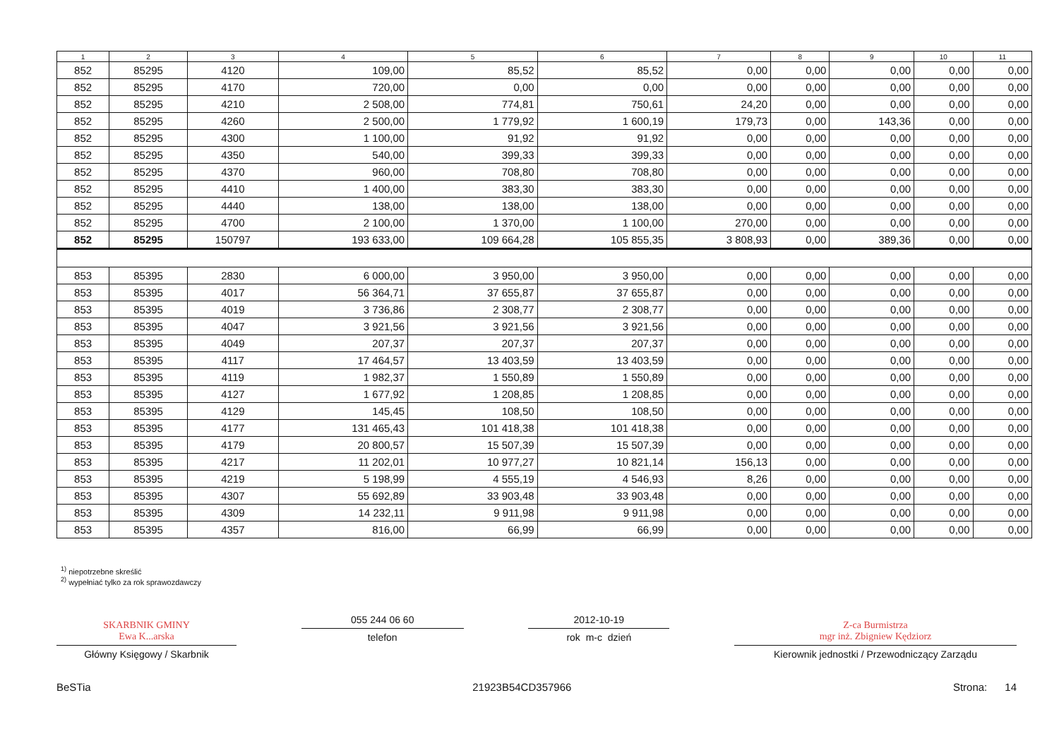| 1 | 2 | 3 | 4 | 5 | 6 | 7 | 8 | 9 | 10 | 11 |
| --- | --- | --- | --- | --- | --- | --- | --- | --- | --- | --- |
| 852 | 85295 | 4120 | 109,00 | 85,52 | 85,52 | 0,00 | 0,00 | 0,00 | 0,00 | 0,00 |
| 852 | 85295 | 4170 | 720,00 | 0,00 | 0,00 | 0,00 | 0,00 | 0,00 | 0,00 | 0,00 |
| 852 | 85295 | 4210 | 2 508,00 | 774,81 | 750,61 | 24,20 | 0,00 | 0,00 | 0,00 | 0,00 |
| 852 | 85295 | 4260 | 2 500,00 | 1 779,92 | 1 600,19 | 179,73 | 0,00 | 143,36 | 0,00 | 0,00 |
| 852 | 85295 | 4300 | 1 100,00 | 91,92 | 91,92 | 0,00 | 0,00 | 0,00 | 0,00 | 0,00 |
| 852 | 85295 | 4350 | 540,00 | 399,33 | 399,33 | 0,00 | 0,00 | 0,00 | 0,00 | 0,00 |
| 852 | 85295 | 4370 | 960,00 | 708,80 | 708,80 | 0,00 | 0,00 | 0,00 | 0,00 | 0,00 |
| 852 | 85295 | 4410 | 1 400,00 | 383,30 | 383,30 | 0,00 | 0,00 | 0,00 | 0,00 | 0,00 |
| 852 | 85295 | 4440 | 138,00 | 138,00 | 138,00 | 0,00 | 0,00 | 0,00 | 0,00 | 0,00 |
| 852 | 85295 | 4700 | 2 100,00 | 1 370,00 | 1 100,00 | 270,00 | 0,00 | 0,00 | 0,00 | 0,00 |
| 852 | 85295 | 150797 | 193 633,00 | 109 664,28 | 105 855,35 | 3 808,93 | 0,00 | 389,36 | 0,00 | 0,00 |
| 853 | 85395 | 2830 | 6 000,00 | 3 950,00 | 3 950,00 | 0,00 | 0,00 | 0,00 | 0,00 | 0,00 |
| 853 | 85395 | 4017 | 56 364,71 | 37 655,87 | 37 655,87 | 0,00 | 0,00 | 0,00 | 0,00 | 0,00 |
| 853 | 85395 | 4019 | 3 736,86 | 2 308,77 | 2 308,77 | 0,00 | 0,00 | 0,00 | 0,00 | 0,00 |
| 853 | 85395 | 4047 | 3 921,56 | 3 921,56 | 3 921,56 | 0,00 | 0,00 | 0,00 | 0,00 | 0,00 |
| 853 | 85395 | 4049 | 207,37 | 207,37 | 207,37 | 0,00 | 0,00 | 0,00 | 0,00 | 0,00 |
| 853 | 85395 | 4117 | 17 464,57 | 13 403,59 | 13 403,59 | 0,00 | 0,00 | 0,00 | 0,00 | 0,00 |
| 853 | 85395 | 4119 | 1 982,37 | 1 550,89 | 1 550,89 | 0,00 | 0,00 | 0,00 | 0,00 | 0,00 |
| 853 | 85395 | 4127 | 1 677,92 | 1 208,85 | 1 208,85 | 0,00 | 0,00 | 0,00 | 0,00 | 0,00 |
| 853 | 85395 | 4129 | 145,45 | 108,50 | 108,50 | 0,00 | 0,00 | 0,00 | 0,00 | 0,00 |
| 853 | 85395 | 4177 | 131 465,43 | 101 418,38 | 101 418,38 | 0,00 | 0,00 | 0,00 | 0,00 | 0,00 |
| 853 | 85395 | 4179 | 20 800,57 | 15 507,39 | 15 507,39 | 0,00 | 0,00 | 0,00 | 0,00 | 0,00 |
| 853 | 85395 | 4217 | 11 202,01 | 10 977,27 | 10 821,14 | 156,13 | 0,00 | 0,00 | 0,00 | 0,00 |
| 853 | 85395 | 4219 | 5 198,99 | 4 555,19 | 4 546,93 | 8,26 | 0,00 | 0,00 | 0,00 | 0,00 |
| 853 | 85395 | 4307 | 55 692,89 | 33 903,48 | 33 903,48 | 0,00 | 0,00 | 0,00 | 0,00 | 0,00 |
| 853 | 85395 | 4309 | 14 232,11 | 9 911,98 | 9 911,98 | 0,00 | 0,00 | 0,00 | 0,00 | 0,00 |
| 853 | 85395 | 4357 | 816,00 | 66,99 | 66,99 | 0,00 | 0,00 | 0,00 | 0,00 | 0,00 |
<sup>1)</sup> niepotrzebne skreślić
<sup>2)</sup> wypełniać tylko za rok sprawozdawczy
SKARBNIK GMINY
Ewa K...arska
Główny Księgowy / Skarbnik
055 244 06 60
telefon
2012-10-19
rok m-c dzień
Z-ca Burmistrza
mgr inż. Zbigniew Kędziorz
Kierownik jednostki / Przewodniczący Zarządu
BeSTia 21923B54CD357966 Strona: 14